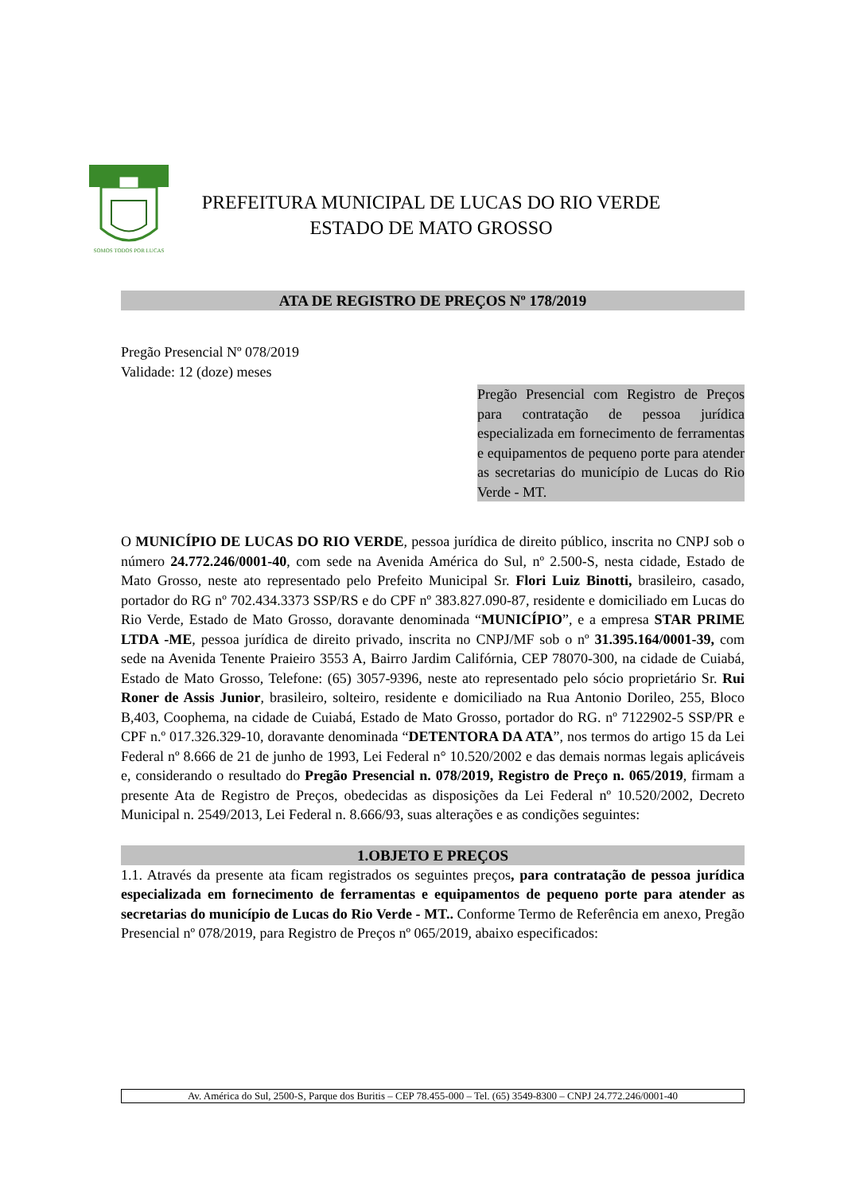SOMOS TODOS POR LUCAS
PREFEITURA MUNICIPAL DE LUCAS DO RIO VERDE
ESTADO DE MATO GROSSO
ATA DE REGISTRO DE PREÇOS Nº 178/2019
Pregão Presencial Nº 078/2019
Validade: 12 (doze) meses
Pregão Presencial com Registro de Preços para contratação de pessoa jurídica especializada em fornecimento de ferramentas e equipamentos de pequeno porte para atender as secretarias do município de Lucas do Rio Verde - MT.
O MUNICÍPIO DE LUCAS DO RIO VERDE, pessoa jurídica de direito público, inscrita no CNPJ sob o número 24.772.246/0001-40, com sede na Avenida América do Sul, nº 2.500-S, nesta cidade, Estado de Mato Grosso, neste ato representado pelo Prefeito Municipal Sr. Flori Luiz Binotti, brasileiro, casado, portador do RG nº 702.434.3373 SSP/RS e do CPF nº 383.827.090-87, residente e domiciliado em Lucas do Rio Verde, Estado de Mato Grosso, doravante denominada “MUNICÍPIO”, e a empresa STAR PRIME LTDA -ME, pessoa jurídica de direito privado, inscrita no CNPJ/MF sob o nº 31.395.164/0001-39, com sede na Avenida Tenente Praieiro 3553 A, Bairro Jardim Califórnia, CEP 78070-300, na cidade de Cuiabá, Estado de Mato Grosso, Telefone: (65) 3057-9396, neste ato representado pelo sócio proprietário Sr. Rui Roner de Assis Junior, brasileiro, solteiro, residente e domiciliado na Rua Antonio Dorileo, 255, Bloco B,403, Coophema, na cidade de Cuiabá, Estado de Mato Grosso, portador do RG. nº 7122902-5 SSP/PR e CPF n.º 017.326.329-10, doravante denominada “DETENTORA DA ATA”, nos termos do artigo 15 da Lei Federal nº 8.666 de 21 de junho de 1993, Lei Federal n° 10.520/2002 e das demais normas legais aplicáveis e, considerando o resultado do Pregão Presencial n. 078/2019, Registro de Preço n. 065/2019, firmam a presente Ata de Registro de Preços, obedecidas as disposições da Lei Federal nº 10.520/2002, Decreto Municipal n. 2549/2013, Lei Federal n. 8.666/93, suas alterações e as condições seguintes:
1.OBJETO E PREÇOS
1.1. Através da presente ata ficam registrados os seguintes preços, para contratação de pessoa jurídica especializada em fornecimento de ferramentas e equipamentos de pequeno porte para atender as secretarias do município de Lucas do Rio Verde - MT.. Conforme Termo de Referência em anexo, Pregão Presencial nº 078/2019, para Registro de Preços nº 065/2019, abaixo especificados:
Av. América do Sul, 2500-S, Parque dos Buritis – CEP 78.455-000 – Tel. (65) 3549-8300 – CNPJ 24.772.246/0001-40